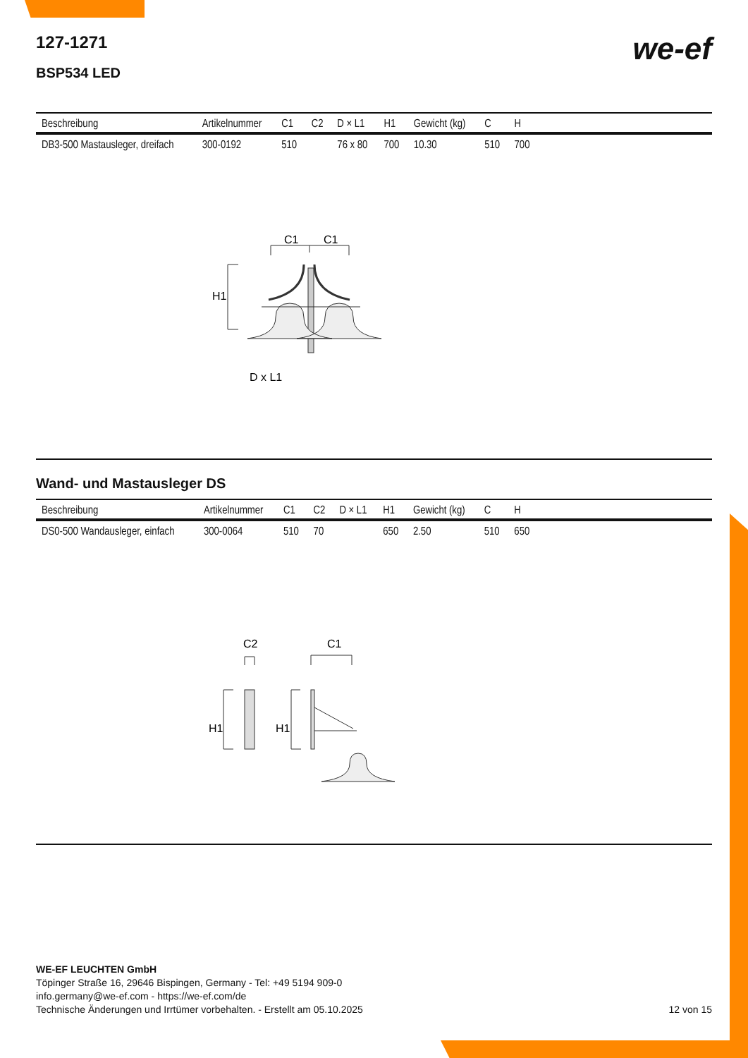we-ef
127-1271
BSP534 LED
| Beschreibung | Artikelnummer | C1 | C2 | D × L1 | H1 | Gewicht (kg) | C | H | |
| --- | --- | --- | --- | --- | --- | --- | --- | --- | --- |
| DB3-500 Mastausleger, dreifach | 300-0192 | 510 | | 76 x 80 | 700 | 10.30 | 510 | 700 | |
C1
C1
H1
D x L1
Wand- und Mastausleger DS
| Beschreibung | Artikelnummer | C1 | C2 | D × L1 | H1 | Gewicht (kg) | C | H | |
| --- | --- | --- | --- | --- | --- | --- | --- | --- | --- |
| DS0-500 Wandausleger, einfach | 300-0064 | 510 | 70 | | 650 | 2.50 | 510 | 650 | |
C2
C1
H1
H1
WE-EF LEUCHTEN GmbH
Töpinger Straße 16, 29646 Bispingen, Germany - Tel: +49 5194 909-0
info.germany@we-ef.com - https://we-ef.com/de
Technische Änderungen und Irrtümer vorbehalten. - Erstellt am 05.10.2025
12 von 15